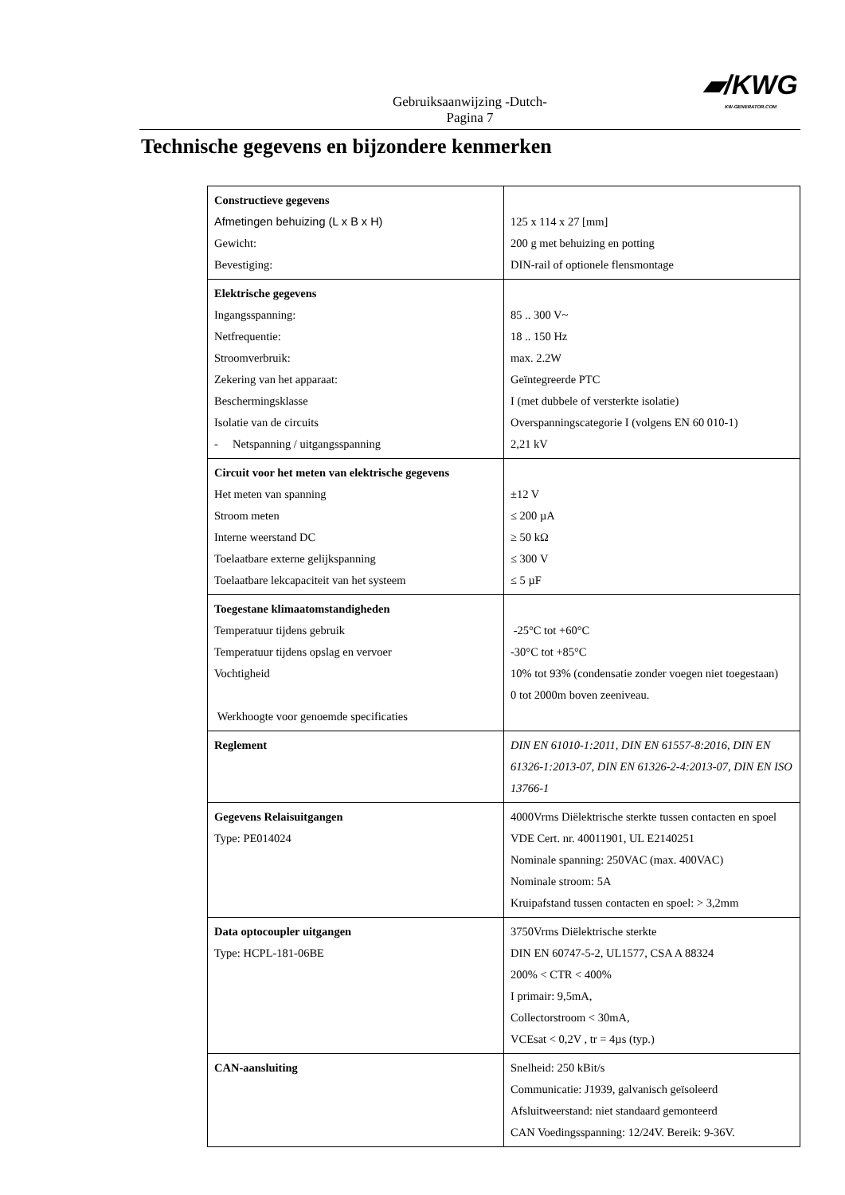▰/KWG
KW-GENERATOR.COM
Gebruiksaanwijzing -Dutch-
Pagina 7
Technische gegevens en bijzondere kenmerken
| Constructieve gegevens Afmetingen behuizing (L x B x H) Gewicht: Bevestiging: | 125 x 114 x 27 [mm] 200 g met behuizing en potting DIN-rail of optionele flensmontage |
| Elektrische gegevens Ingangsspanning: Netfrequentie: Stroomverbruik: Zekering van het apparaat: Beschermingsklasse Isolatie van de circuits - Netspanning / uitgangsspanning | 85 .. 300 V~ 18 .. 150 Hz max. 2.2W Geïntegreerde PTC I (met dubbele of versterkte isolatie) Overspanningscategorie I (volgens EN 60 010-1) 2,21 kV |
| Circuit voor het meten van elektrische gegevens Het meten van spanning Stroom meten Interne weerstand DC Toelaatbare externe gelijkspanning Toelaatbare lekcapaciteit van het systeem | ±12 V ≤ 200 µA ≥ 50 kΩ ≤ 300 V ≤ 5 µF |
| Toegestane klimaatomstandigheden Temperatuur tijdens gebruik Temperatuur tijdens opslag en vervoer Vochtigheid Werkhoogte voor genoemde specificaties | -25°C tot +60°C -30°C tot +85°C 10% tot 93% (condensatie zonder voegen niet toegestaan) 0 tot 2000m boven zeeniveau. |
| Reglement | DIN EN 61010-1:2011, DIN EN 61557-8:2016, DIN EN 61326-1:2013-07, DIN EN 61326-2-4:2013-07, DIN EN ISO 13766-1 |
| Gegevens Relaisuitgangen Type: PE014024 | 4000Vrms Diëlektrische sterkte tussen contacten en spoel VDE Cert. nr. 40011901, UL E2140251 Nominale spanning: 250VAC (max. 400VAC) Nominale stroom: 5A Kruipafstand tussen contacten en spoel: > 3,2mm |
| Data optocoupler uitgangen Type: HCPL-181-06BE | 3750Vrms Diëlektrische sterkte DIN EN 60747-5-2, UL1577, CSA A 88324 200% < CTR < 400% I primair: 9,5mA, Collectorstroom < 30mA, VCEsat < 0,2V , tr = 4µs (typ.) |
| CAN-aansluiting | Snelheid: 250 kBit/s Communicatie: J1939, galvanisch geïsoleerd Afsluitweerstand: niet standaard gemonteerd CAN Voedingsspanning: 12/24V. Bereik: 9-36V. |